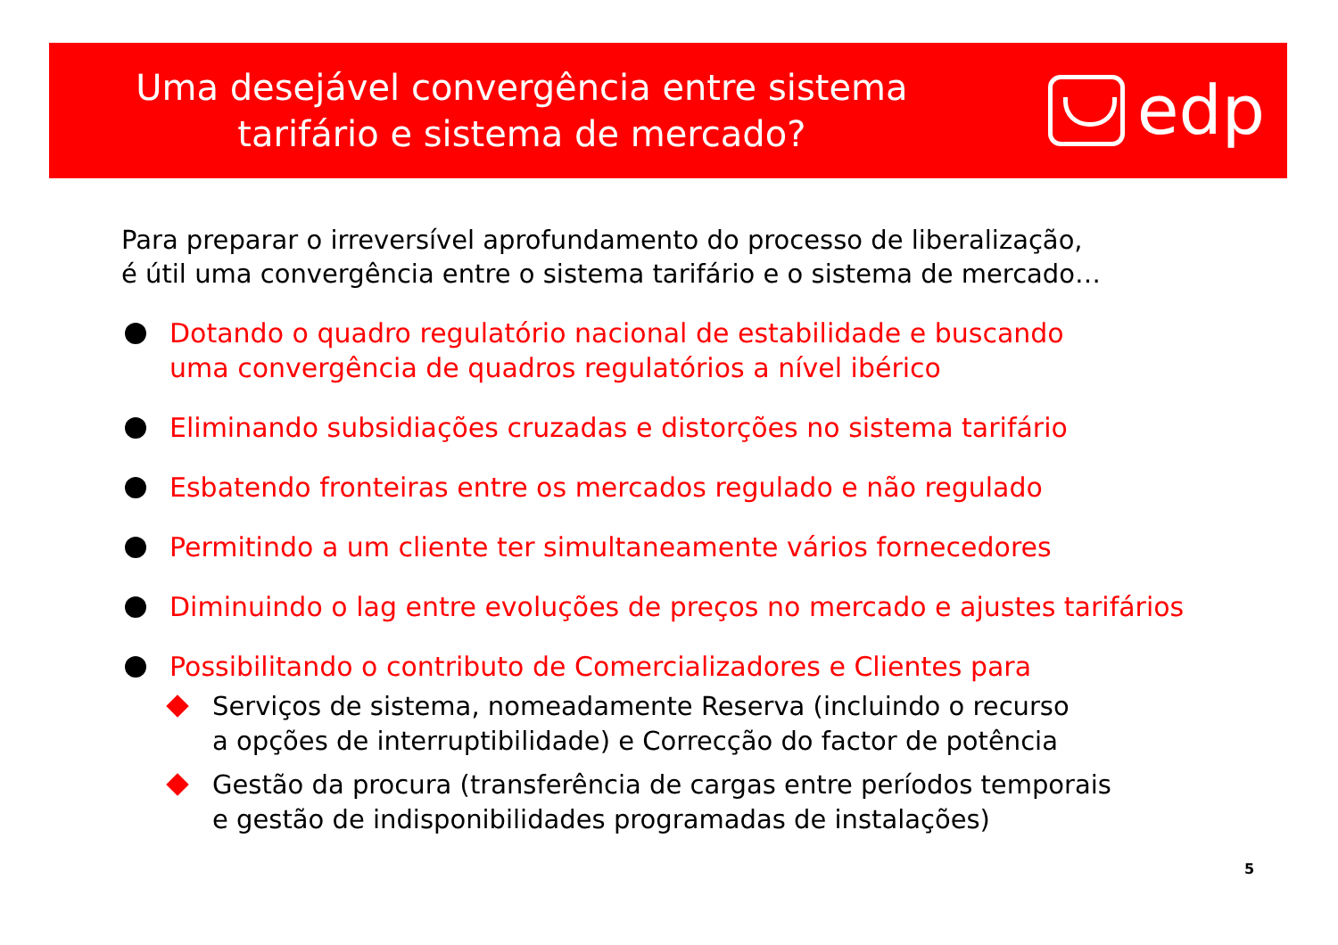Uma desejável convergência entre sistema
tarifário e sistema de mercado?
edp
Para preparar o irreversível aprofundamento do processo de liberalização,
é útil uma convergência entre o sistema tarifário e o sistema de mercado…
Dotando o quadro regulatório nacional de estabilidade e buscando
uma convergência de quadros regulatórios a nível ibérico
Eliminando subsidiações cruzadas e distorções no sistema tarifário
Esbatendo fronteiras entre os mercados regulado e não regulado
Permitindo a um cliente ter simultaneamente vários fornecedores
Diminuindo o lag entre evoluções de preços no mercado e ajustes tarifários
Possibilitando o contributo de Comercializadores e Clientes para
Serviços de sistema, nomeadamente Reserva (incluindo o recurso
a opções de interruptibilidade) e Correcção do factor de potência
Gestão da procura (transferência de cargas entre períodos temporais
e gestão de indisponibilidades programadas de instalações)
5